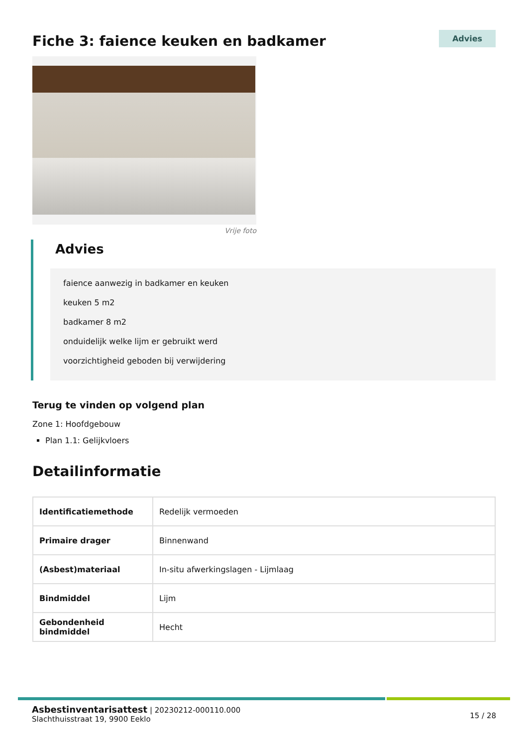Fiche 3: faience keuken en badkamer
Advies
Vrije foto
Advies
faience aanwezig in badkamer en keuken
keuken 5 m2
badkamer 8 m2
onduidelijk welke lijm er gebruikt werd
voorzichtigheid geboden bij verwijdering
Terug te vinden op volgend plan
Zone 1: Hoofdgebouw
Plan 1.1: Gelijkvloers
Detailinformatie
| Identificatiemethode | Redelijk vermoeden |
| Primaire drager | Binnenwand |
| (Asbest)materiaal | In-situ afwerkingslagen - Lijmlaag |
| Bindmiddel | Lijm |
| Gebondenheid bindmiddel | Hecht |
Asbestinventarisattest | 20230212-000110.000
Slachthuisstraat 19, 9900 Eeklo
15 / 28